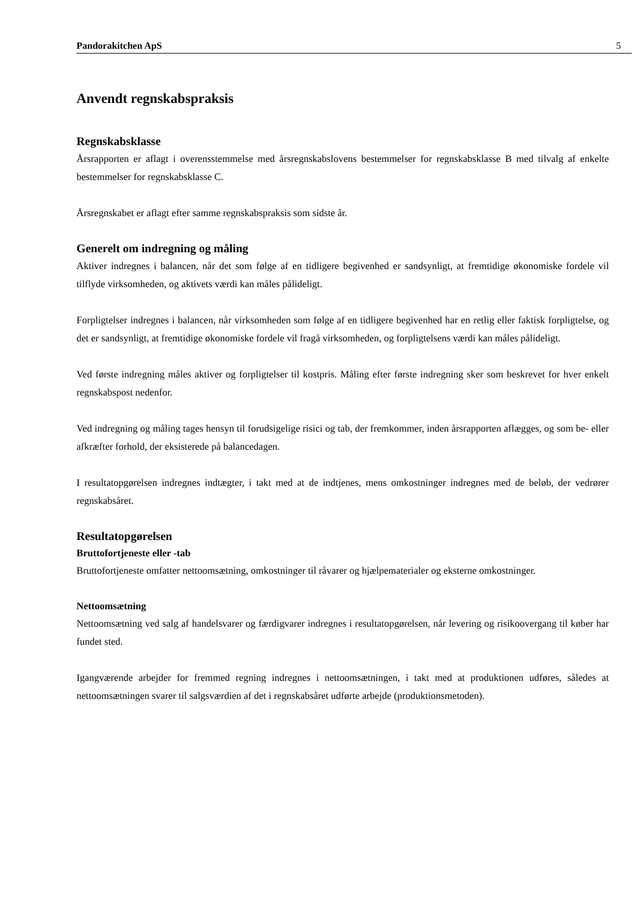Pandorakitchen ApS 5
Anvendt regnskabspraksis
Regnskabsklasse
Årsrapporten er aflagt i overensstemmelse med årsregnskabslovens bestemmelser for regnskabsklasse B med tilvalg af enkelte bestemmelser for regnskabsklasse C.
Årsregnskabet er aflagt efter samme regnskabspraksis som sidste år.
Generelt om indregning og måling
Aktiver indregnes i balancen, når det som følge af en tidligere begivenhed er sandsynligt, at fremtidige økonomiske fordele vil tilflyde virksomheden, og aktivets værdi kan måles pålideligt.
Forpligtelser indregnes i balancen, når virksomheden som følge af en tidligere begivenhed har en retlig eller faktisk forpligtelse, og det er sandsynligt, at fremtidige økonomiske fordele vil fragå virksomheden, og forpligtelsens værdi kan måles pålideligt.
Ved første indregning måles aktiver og forpligtelser til kostpris. Måling efter første indregning sker som beskrevet for hver enkelt regnskabspost nedenfor.
Ved indregning og måling tages hensyn til forudsigelige risici og tab, der fremkommer, inden årsrapporten aflægges, og som be- eller afkræfter forhold, der eksisterede på balancedagen.
I resultatopgørelsen indregnes indtægter, i takt med at de indtjenes, mens omkostninger indregnes med de beløb, der vedrører regnskabsåret.
Resultatopgørelsen
Bruttofortjeneste eller -tab
Bruttofortjeneste omfatter nettoomsætning, omkostninger til råvarer og hjælpematerialer og eksterne omkostninger.
Nettoomsætning
Nettoomsætning ved salg af handelsvarer og færdigvarer indregnes i resultatopgørelsen, når levering og risikoovergang til køber har fundet sted.
Igangværende arbejder for fremmed regning indregnes i nettoomsætningen, i takt med at produktionen udføres, således at nettoomsætningen svarer til salgsværdien af det i regnskabsåret udførte arbejde (produktionsmetoden).